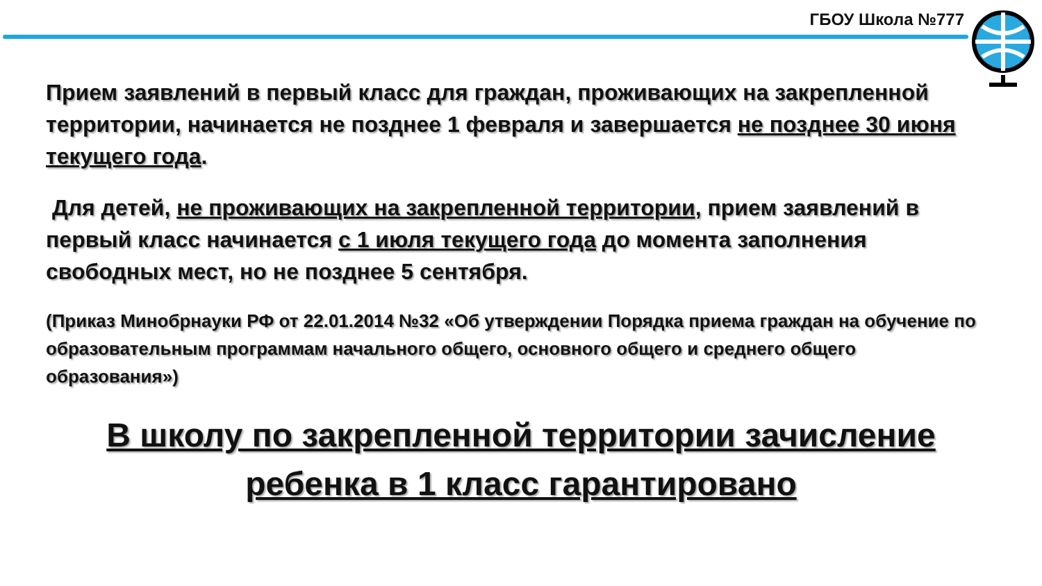ГБОУ Школа №777
Прием заявлений в первый класс для граждан, проживающих на закрепленной территории, начинается не позднее 1 февраля и завершается не позднее 30 июня текущего года.
Для детей, не проживающих на закрепленной территории, прием заявлений в первый класс начинается с 1 июля текущего года до момента заполнения свободных мест, но не позднее 5 сентября.
(Приказ Минобрнауки РФ от 22.01.2014 №32 «Об утверждении Порядка приема граждан на обучение по образовательным программам начального общего, основного общего и среднего общего образования»)
В школу по закрепленной территории зачисление
ребенка в 1 класс гарантировано